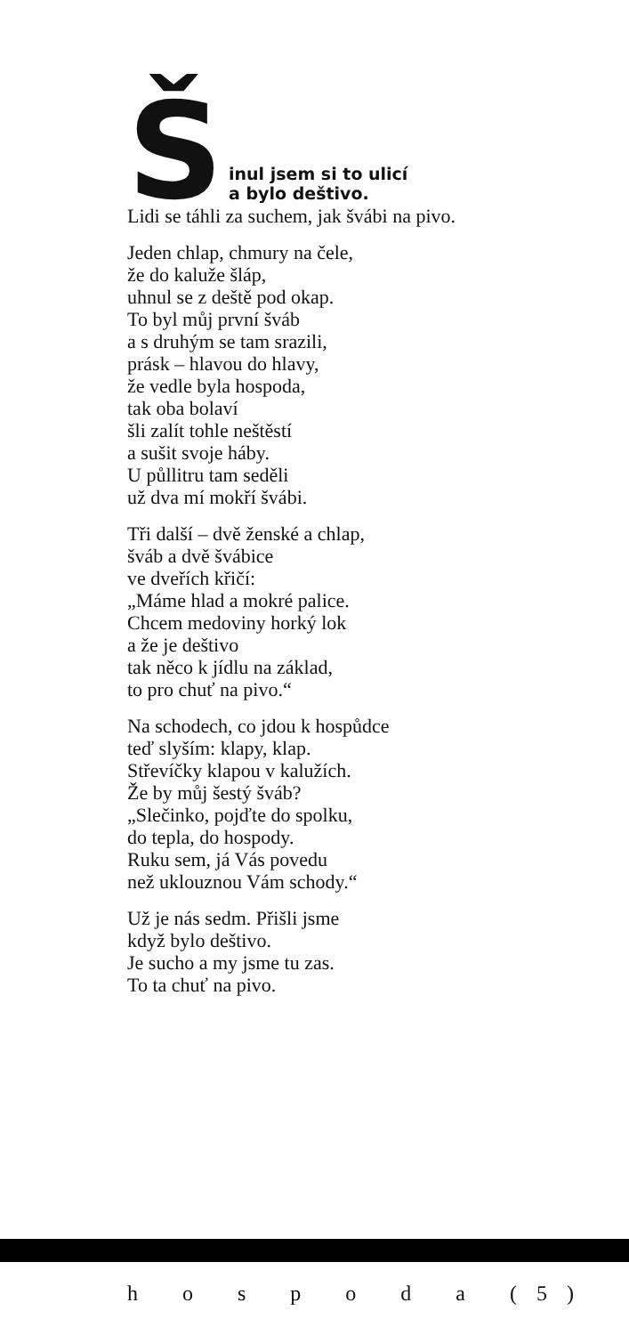Šinul jsem si to ulicí
a bylo deštivo.
Lidi se táhli za suchem, jak švábi na pivo.
Jeden chlap, chmury na čele,
že do kaluže šláp,
uhnul se z deště pod okap.
To byl můj první šváb
a s druhým se tam srazili,
prásk – hlavou do hlavy,
že vedle byla hospoda,
tak oba bolaví
šli zalít tohle neštěstí
a sušit svoje háby.
U půllitru tam seděli
už dva mí mokří švábi.
Tři další – dvě ženské a chlap,
šváb a dvě švábice
ve dveřích křičí:
„Máme hlad a mokré palice.
Chcem medoviny horký lok
a že je deštivo
tak něco k jídlu na základ,
to pro chuť na pivo.“
Na schodech, co jdou k hospůdce
teď slyším: klapy, klap.
Střevíčky klapou v kalužích.
Že by můj šestý šváb?
„Slečinko, pojďte do spolku,
do tepla, do hospody.
Ruku sem, já Vás povedu
než uklouznou Vám schody.“
Už je nás sedm. Přišli jsme
když bylo deštivo.
Je sucho a my jsme tu zas.
To ta chuť na pivo.
h o s p o d a (5)